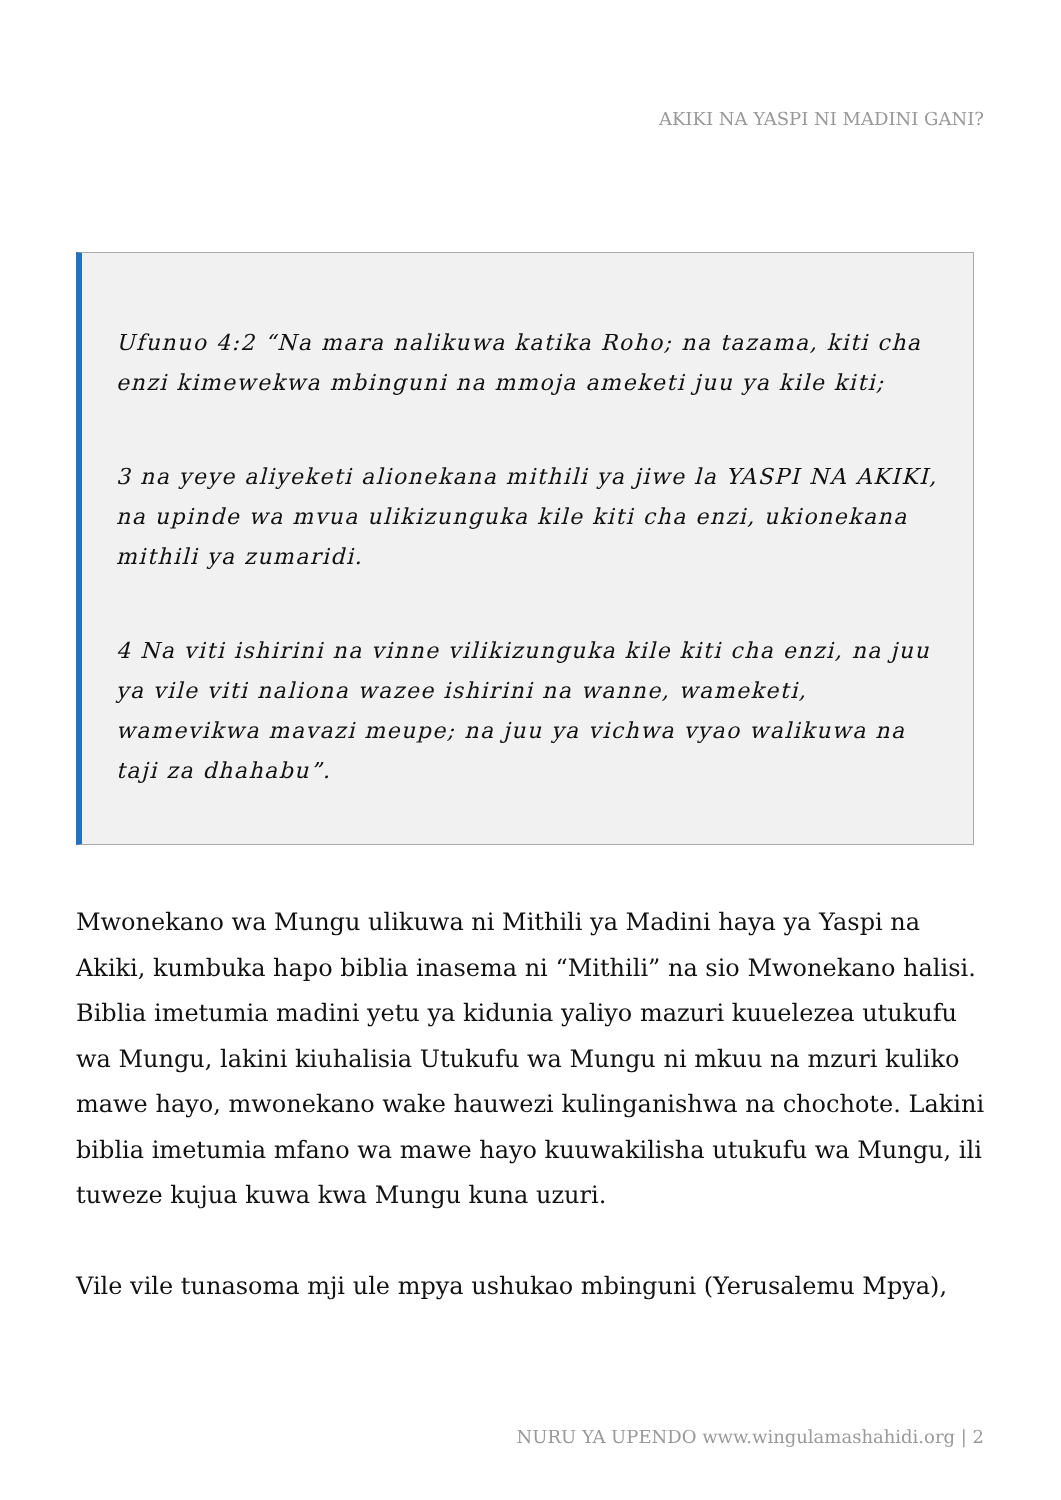AKIKI NA YASPI NI MADINI GANI?
Ufunuo 4:2 “Na mara nalikuwa katika Roho; na tazama, kiti cha enzi kimewekwa mbinguni na mmoja ameketi juu ya kile kiti;
3 na yeye aliyeketi alionekana mithili ya jiwe la YASPI NA AKIKI, na upinde wa mvua ulikizunguka kile kiti cha enzi, ukionekana mithili ya zumaridi.
4 Na viti ishirini na vinne vilikizunguka kile kiti cha enzi, na juu ya vile viti naliona wazee ishirini na wanne, wameketi, wamevikwa mavazi meupe; na juu ya vichwa vyao walikuwa na taji za dhahabu”.
Mwonekano wa Mungu ulikuwa ni Mithili ya Madini haya ya Yaspi na Akiki, kumbuka hapo biblia inasema ni “Mithili” na sio Mwonekano halisi. Biblia imetumia madini yetu ya kidunia yaliyo mazuri kuuelezea utukufu wa Mungu, lakini kiuhalisia Utukufu wa Mungu ni mkuu na mzuri kuliko mawe hayo, mwonekano wake hauwezi kulinganishwa na chochote. Lakini biblia imetumia mfano wa mawe hayo kuuwakilisha utukufu wa Mungu, ili tuweze kujua kuwa kwa Mungu kuna uzuri.
Vile vile tunasoma mji ule mpya ushukao mbinguni (Yerusalemu Mpya),
NURU YA UPENDO www.wingulamashahidi.org | 2